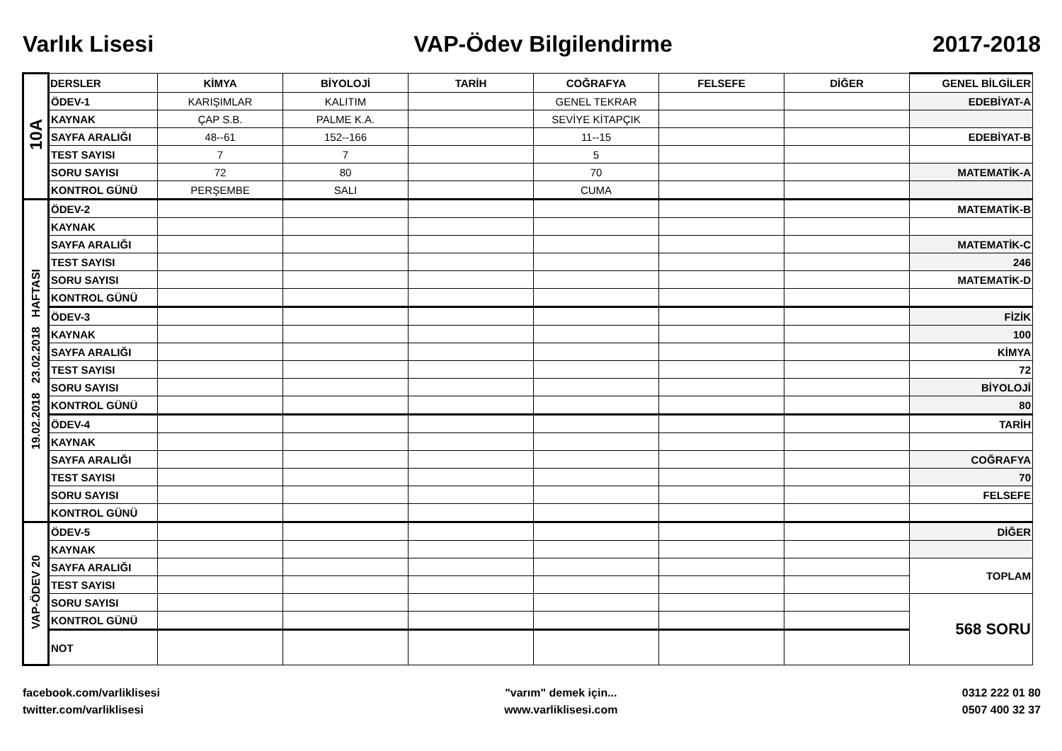Varlık Lisesi VAP-Ödev Bilgilendirme 2017-2018
| 10A | DERSLER | KİMYA | BİYOLOJİ | TARİH | COĞRAFYA | FELSEFE | DİĞER | GENEL BİLGİLER |
| | ÖDEV-1 | KARIŞIMLAR | KALITIM | | GENEL TEKRAR | | | EDEBİYAT-A |
| | KAYNAK | ÇAP S.B. | PALME K.A. | | SEVİYE KİTAPÇIK | | | |
| | SAYFA ARALIĞI | 48--61 | 152--166 | | 11--15 | | | EDEBİYAT-B |
| | TEST SAYISI | 7 | 7 | | 5 | | | |
| | SORU SAYISI | 72 | 80 | | 70 | | | MATEMATİK-A |
| | KONTROL GÜNÜ | PERŞEMBE | SALI | | CUMA | | | |
| 19.02.2018 23.02.2018 HAFTASI | ÖDEV-2 | | | | | | | MATEMATİK-B |
| | KAYNAK | | | | | | | |
| | SAYFA ARALIĞI | | | | | | | MATEMATİK-C |
| | TEST SAYISI | | | | | | | 246 |
| | SORU SAYISI | | | | | | | MATEMATİK-D |
| | KONTROL GÜNÜ | | | | | | | |
| | ÖDEV-3 | | | | | | | FİZİK |
| | KAYNAK | | | | | | | 100 |
| | SAYFA ARALIĞI | | | | | | | KİMYA |
| | TEST SAYISI | | | | | | | 72 |
| | SORU SAYISI | | | | | | | BİYOLOJİ |
| | KONTROL GÜNÜ | | | | | | | 80 |
| | ÖDEV-4 | | | | | | | TARİH |
| | KAYNAK | | | | | | | |
| | SAYFA ARALIĞI | | | | | | | COĞRAFYA |
| | TEST SAYISI | | | | | | | 70 |
| | SORU SAYISI | | | | | | | FELSEFE |
| | KONTROL GÜNÜ | | | | | | | |
| VAP-ÖDEV 20 | ÖDEV-5 | | | | | | | DİĞER |
| | KAYNAK | | | | | | | |
| | SAYFA ARALIĞI | | | | | | | TOPLAM |
| | TEST SAYISI | | | | | | | |
| | SORU SAYISI | | | | | | | 568 SORU |
| | KONTROL GÜNÜ | | | | | | | |
| | NOT | | | | | | | |
facebook.com/varliklisesi
twitter.com/varliklisesi
"varım" demek için...
www.varliklisesi.com
0312 222 01 80
0507 400 32 37